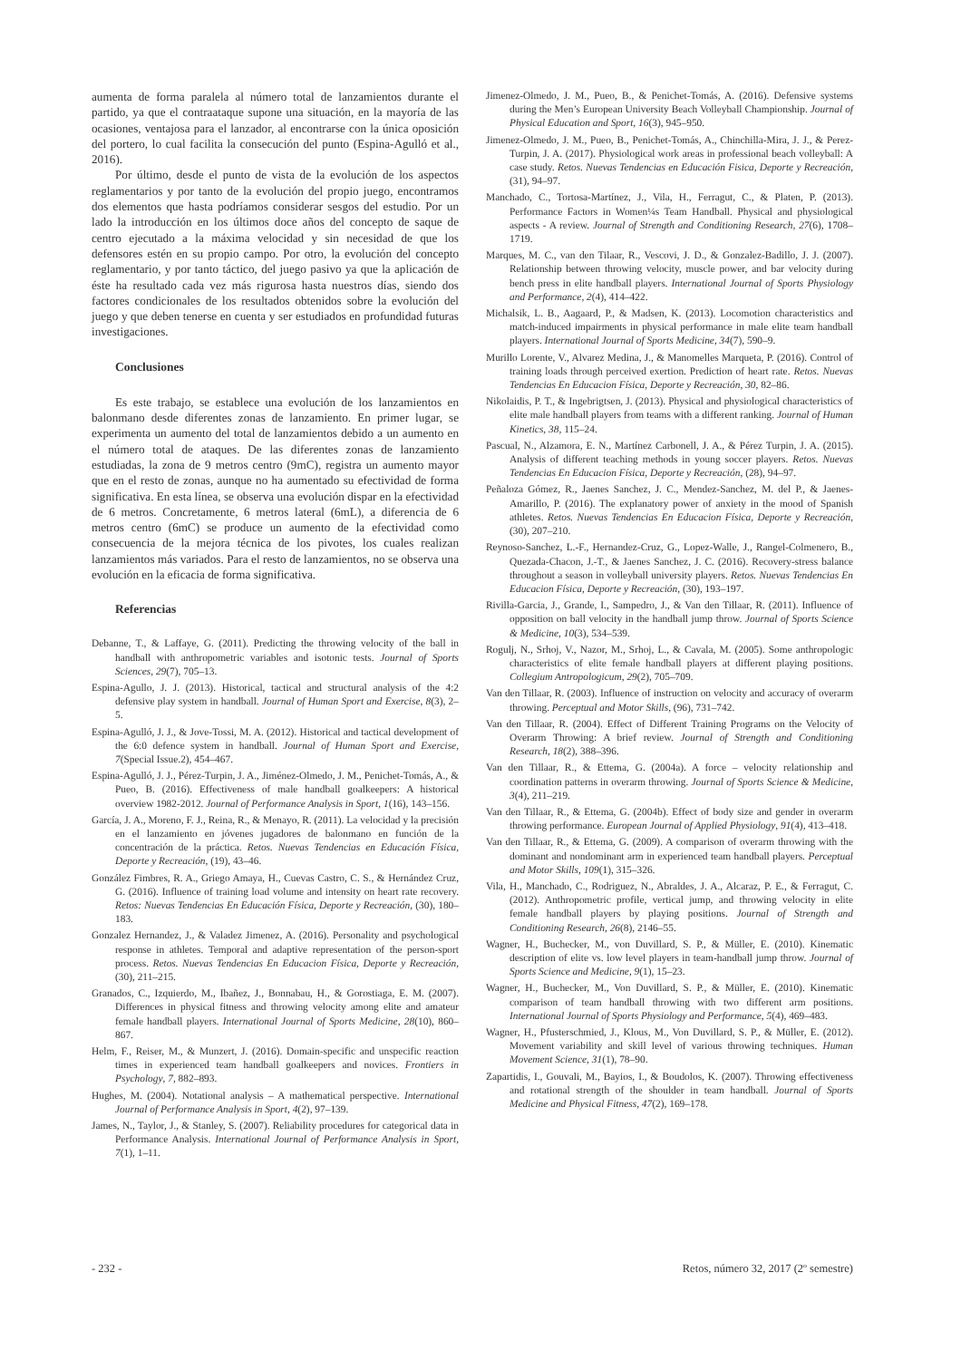aumenta de forma paralela al número total de lanzamientos durante el partido, ya que el contraataque supone una situación, en la mayoría de las ocasiones, ventajosa para el lanzador, al encontrarse con la única oposición del portero, lo cual facilita la consecución del punto (Espina-Agulló et al., 2016).
Por último, desde el punto de vista de la evolución de los aspectos reglamentarios y por tanto de la evolución del propio juego, encontramos dos elementos que hasta podríamos considerar sesgos del estudio. Por un lado la introducción en los últimos doce años del concepto de saque de centro ejecutado a la máxima velocidad y sin necesidad de que los defensores estén en su propio campo. Por otro, la evolución del concepto reglamentario, y por tanto táctico, del juego pasivo ya que la aplicación de éste ha resultado cada vez más rigurosa hasta nuestros días, siendo dos factores condicionales de los resultados obtenidos sobre la evolución del juego y que deben tenerse en cuenta y ser estudiados en profundidad futuras investigaciones.
Conclusiones
Es este trabajo, se establece una evolución de los lanzamientos en balonmano desde diferentes zonas de lanzamiento. En primer lugar, se experimenta un aumento del total de lanzamientos debido a un aumento en el número total de ataques. De las diferentes zonas de lanzamiento estudiadas, la zona de 9 metros centro (9mC), registra un aumento mayor que en el resto de zonas, aunque no ha aumentado su efectividad de forma significativa. En esta línea, se observa una evolución dispar en la efectividad de 6 metros. Concretamente, 6 metros lateral (6mL), a diferencia de 6 metros centro (6mC) se produce un aumento de la efectividad como consecuencia de la mejora técnica de los pivotes, los cuales realizan lanzamientos más variados. Para el resto de lanzamientos, no se observa una evolución en la eficacia de forma significativa.
Referencias
Debanne, T., & Laffaye, G. (2011). Predicting the throwing velocity of the ball in handball with anthropometric variables and isotonic tests. Journal of Sports Sciences, 29(7), 705–13.
Espina-Agullo, J. J. (2013). Historical, tactical and structural analysis of the 4:2 defensive play system in handball. Journal of Human Sport and Exercise, 8(3), 2–5.
Espina-Agulló, J. J., & Jove-Tossi, M. A. (2012). Historical and tactical development of the 6:0 defence system in handball. Journal of Human Sport and Exercise, 7(Special Issue.2), 454–467.
Espina-Agulló, J. J., Pérez-Turpin, J. A., Jiménez-Olmedo, J. M., Penichet-Tomás, A., & Pueo, B. (2016). Effectiveness of male handball goalkeepers: A historical overview 1982-2012. Journal of Performance Analysis in Sport, 1(16), 143–156.
García, J. A., Moreno, F. J., Reina, R., & Menayo, R. (2011). La velocidad y la precisión en el lanzamiento en jóvenes jugadores de balonmano en función de la concentración de la práctica. Retos. Nuevas Tendencias en Educación Física, Deporte y Recreación, (19), 43–46.
González Fimbres, R. A., Griego Amaya, H., Cuevas Castro, C. S., & Hernández Cruz, G. (2016). Influence of training load volume and intensity on heart rate recovery. Retos: Nuevas Tendencias En Educación Física, Deporte y Recreación, (30), 180–183.
Gonzalez Hernandez, J., & Valadez Jimenez, A. (2016). Personality and psychological response in athletes. Temporal and adaptive representation of the person-sport process. Retos. Nuevas Tendencias En Educacion Física, Deporte y Recreación, (30), 211–215.
Granados, C., Izquierdo, M., Ibañez, J., Bonnabau, H., & Gorostiaga, E. M. (2007). Differences in physical fitness and throwing velocity among elite and amateur female handball players. International Journal of Sports Medicine, 28(10), 860–867.
Helm, F., Reiser, M., & Munzert, J. (2016). Domain-specific and unspecific reaction times in experienced team handball goalkeepers and novices. Frontiers in Psychology, 7, 882–893.
Hughes, M. (2004). Notational analysis – A mathematical perspective. International Journal of Performance Analysis in Sport, 4(2), 97–139.
James, N., Taylor, J., & Stanley, S. (2007). Reliability procedures for categorical data in Performance Analysis. International Journal of Performance Analysis in Sport, 7(1), 1–11.
Jimenez-Olmedo, J. M., Pueo, B., & Penichet-Tomás, A. (2016). Defensive systems during the Men’s European University Beach Volleyball Championship. Journal of Physical Education and Sport, 16(3), 945–950.
Jimenez-Olmedo, J. M., Pueo, B., Penichet-Tomás, A., Chinchilla-Mira, J. J., & Perez-Turpin, J. A. (2017). Physiological work areas in professional beach volleyball: A case study. Retos. Nuevas Tendencias en Educación Fisica, Deporte y Recreación, (31), 94–97.
Manchado, C., Tortosa-Martínez, J., Vila, H., Ferragut, C., & Platen, P. (2013). Performance Factors in Women¼s Team Handball. Physical and physiological aspects - A review. Journal of Strength and Conditioning Research, 27(6), 1708–1719.
Marques, M. C., van den Tilaar, R., Vescovi, J. D., & Gonzalez-Badillo, J. J. (2007). Relationship between throwing velocity, muscle power, and bar velocity during bench press in elite handball players. International Journal of Sports Physiology and Performance, 2(4), 414–422.
Michalsik, L. B., Aagaard, P., & Madsen, K. (2013). Locomotion characteristics and match-induced impairments in physical performance in male elite team handball players. International Journal of Sports Medicine, 34(7), 590–9.
Murillo Lorente, V., Alvarez Medina, J., & Manomelles Marqueta, P. (2016). Control of training loads through perceived exertion. Prediction of heart rate. Retos. Nuevas Tendencias En Educacion Física, Deporte y Recreación, 30, 82–86.
Nikolaidis, P. T., & Ingebrigtsen, J. (2013). Physical and physiological characteristics of elite male handball players from teams with a different ranking. Journal of Human Kinetics, 38, 115–24.
Pascual, N., Alzamora, E. N., Martínez Carbonell, J. A., & Pérez Turpin, J. A. (2015). Analysis of different teaching methods in young soccer players. Retos. Nuevas Tendencias En Educacion Física, Deporte y Recreación, (28), 94–97.
Peñaloza Gómez, R., Jaenes Sanchez, J. C., Mendez-Sanchez, M. del P., & Jaenes-Amarillo, P. (2016). The explanatory power of anxiety in the mood of Spanish athletes. Retos. Nuevas Tendencias En Educacion Física, Deporte y Recreación, (30), 207–210.
Reynoso-Sanchez, L.-F., Hernandez-Cruz, G., Lopez-Walle, J., Rangel-Colmenero, B., Quezada-Chacon, J.-T., & Jaenes Sanchez, J. C. (2016). Recovery-stress balance throughout a season in volleyball university players. Retos. Nuevas Tendencias En Educacion Física, Deporte y Recreación, (30), 193–197.
Rivilla-Garcia, J., Grande, I., Sampedro, J., & Van den Tillaar, R. (2011). Influence of opposition on ball velocity in the handball jump throw. Journal of Sports Science & Medicine, 10(3), 534–539.
Rogulj, N., Srhoj, V., Nazor, M., Srhoj, L., & Cavala, M. (2005). Some anthropologic characteristics of elite female handball players at different playing positions. Collegium Antropologicum, 29(2), 705–709.
Van den Tillaar, R. (2003). Influence of instruction on velocity and accuracy of overarm throwing. Perceptual and Motor Skills, (96), 731–742.
Van den Tillaar, R. (2004). Effect of Different Training Programs on the Velocity of Overarm Throwing: A brief review. Journal of Strength and Conditioning Research, 18(2), 388–396.
Van den Tillaar, R., & Ettema, G. (2004a). A force – velocity relationship and coordination patterns in overarm throwing. Journal of Sports Science & Medicine, 3(4), 211–219.
Van den Tillaar, R., & Ettema, G. (2004b). Effect of body size and gender in overarm throwing performance. European Journal of Applied Physiology, 91(4), 413–418.
Van den Tillaar, R., & Ettema, G. (2009). A comparison of overarm throwing with the dominant and nondominant arm in experienced team handball players. Perceptual and Motor Skills, 109(1), 315–326.
Vila, H., Manchado, C., Rodriguez, N., Abraldes, J. A., Alcaraz, P. E., & Ferragut, C. (2012). Anthropometric profile, vertical jump, and throwing velocity in elite female handball players by playing positions. Journal of Strength and Conditioning Research, 26(8), 2146–55.
Wagner, H., Buchecker, M., von Duvillard, S. P., & Müller, E. (2010). Kinematic description of elite vs. low level players in team-handball jump throw. Journal of Sports Science and Medicine, 9(1), 15–23.
Wagner, H., Buchecker, M., Von Duvillard, S. P., & Müller, E. (2010). Kinematic comparison of team handball throwing with two different arm positions. International Journal of Sports Physiology and Performance, 5(4), 469–483.
Wagner, H., Pfusterschmied, J., Klous, M., Von Duvillard, S. P., & Müller, E. (2012). Movement variability and skill level of various throwing techniques. Human Movement Science, 31(1), 78–90.
Zapartidis, I., Gouvali, M., Bayios, I., & Boudolos, K. (2007). Throwing effectiveness and rotational strength of the shoulder in team handball. Journal of Sports Medicine and Physical Fitness, 47(2), 169–178.
- 232 - Retos, número 32, 2017 (2º semestre)